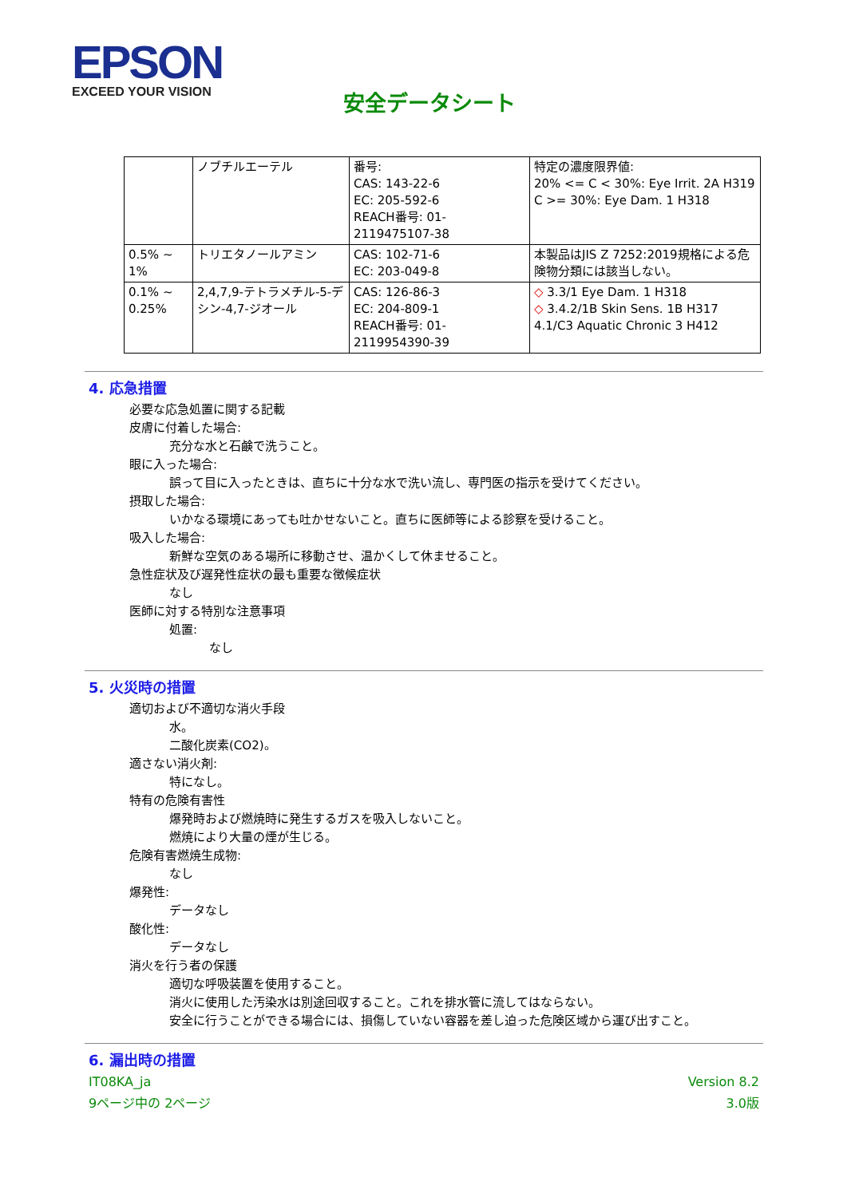EPSON
EXCEED YOUR VISION
安全データシート
| | ノブチルエーテル | 番号: CAS: 143-22-6 EC: 205-592-6 REACH番号: 01-2119475107-38 | 特定の濃度限界値: 20% <= C < 30%: Eye Irrit. 2A H319 C >= 30%: Eye Dam. 1 H318 |
| 0.5% ~ 1% | トリエタノールアミン | CAS: 102-71-6 EC: 203-049-8 | 本製品はJIS Z 7252:2019規格による危険物分類には該当しない。 |
| 0.1% ~ 0.25% | 2,4,7,9-テトラメチル-5-デシン-4,7-ジオール | CAS: 126-86-3 EC: 204-809-1 REACH番号: 01-2119954390-39 | ◇ 3.3/1 Eye Dam. 1 H318 ◇ 3.4.2/1B Skin Sens. 1B H317 4.1/C3 Aquatic Chronic 3 H412 |
4. 応急措置
必要な応急処置に関する記載
皮膚に付着した場合:
充分な水と石鹸で洗うこと。
眼に入った場合:
誤って目に入ったときは、直ちに十分な水で洗い流し、専門医の指示を受けてください。
摂取した場合:
いかなる環境にあっても吐かせないこと。直ちに医師等による診察を受けること。
吸入した場合:
新鮮な空気のある場所に移動させ、温かくして休ませること。
急性症状及び遅発性症状の最も重要な徴候症状
なし
医師に対する特別な注意事項
処置:
なし
5. 火災時の措置
適切および不適切な消火手段
水。
二酸化炭素(CO2)。
適さない消火剤:
特になし。
特有の危険有害性
爆発時および燃焼時に発生するガスを吸入しないこと。
燃焼により大量の煙が生じる。
危険有害燃焼生成物:
なし
爆発性:
データなし
酸化性:
データなし
消火を行う者の保護
適切な呼吸装置を使用すること。
消火に使用した汚染水は別途回収すること。これを排水管に流してはならない。
安全に行うことができる場合には、損傷していない容器を差し迫った危険区域から運び出すこと。
6. 漏出時の措置
IT08KA_ja Version 8.2
9ページ中の 2ページ 3.0版